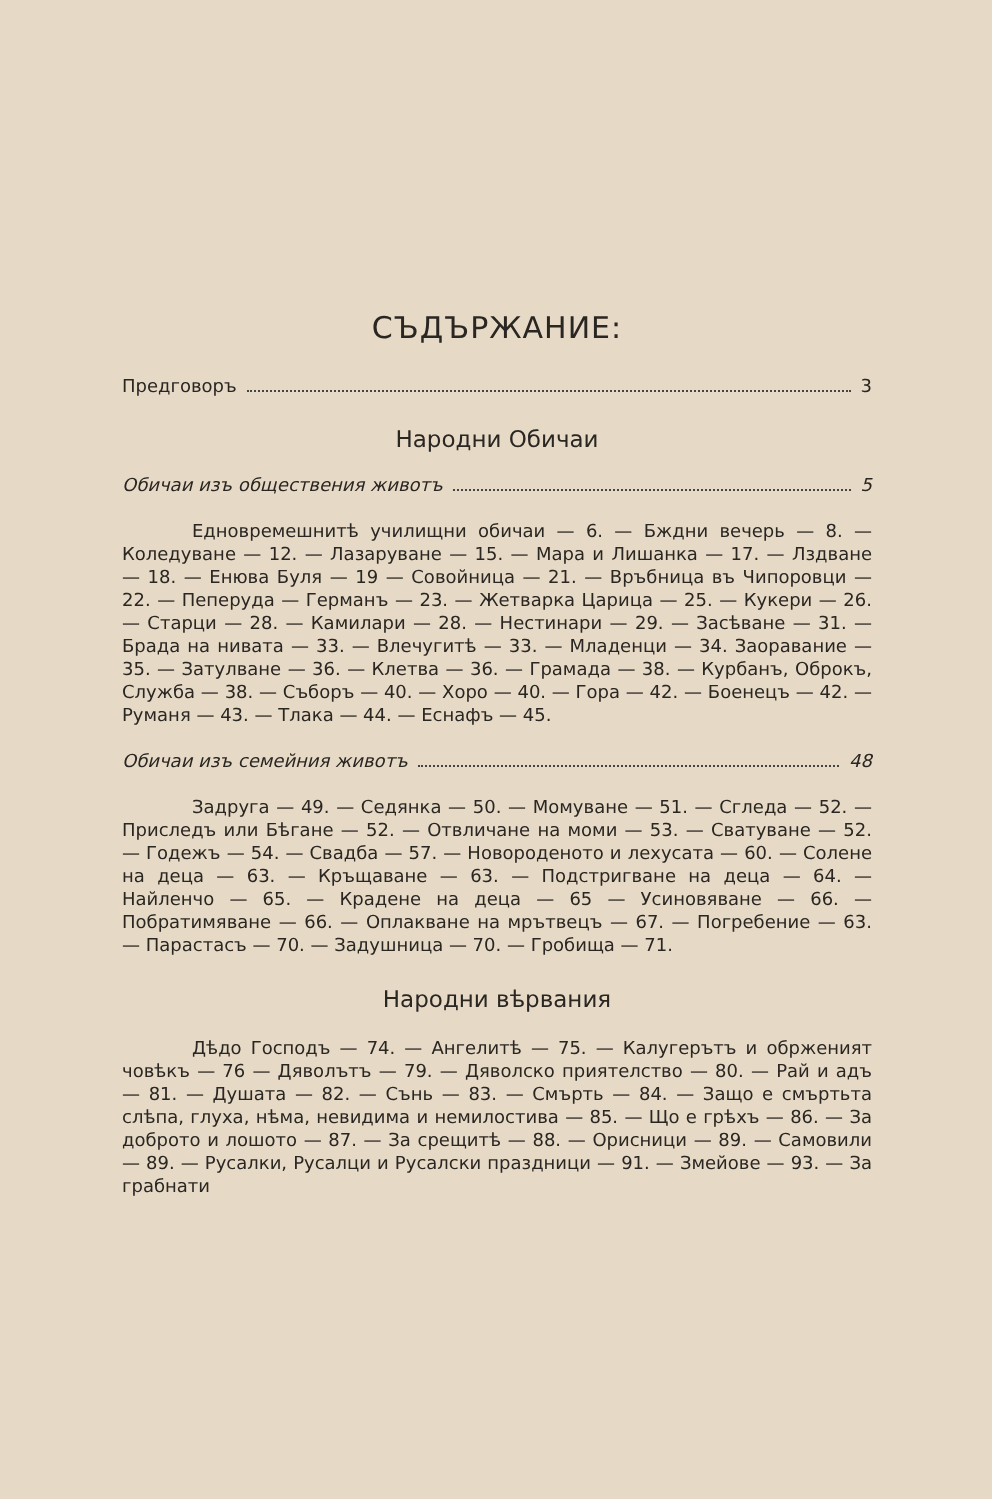СЪДЪРЖАНИЕ:
Предговоръ 3
Народни Обичаи
Обичаи изъ обществения животъ 5
Едновремешнитѣ училищни обичаи — 6. — Бждни вечерь — 8. — Коледуване — 12. — Лазаруване — 15. — Мара и Лишанка — 17. — Лздване — 18. — Енюва Буля — 19 — Совойница — 21. — Връбница въ Чипоровци — 22. — Пеперуда — Германъ — 23. — Жетварка Царица — 25. — Кукери — 26. — Старци — 28. — Камилари — 28. — Нестинари — 29. — Засѣване — 31. — Брада на нивата — 33. — Влечугитѣ — 33. — Младенци — 34. Заоравание — 35. — Затулване — 36. — Клетва — 36. — Грамада — 38. — Курбанъ, Оброкъ, Служба — 38. — Съборъ — 40. — Хоро — 40. — Гора — 42. — Боенецъ — 42. — Руманя — 43. — Тлака — 44. — Еснафъ — 45.
Обичаи изъ семейния животъ 48
Задруга — 49. — Седянка — 50. — Момуване — 51. — Сгледа — 52. — Приследъ или Бѣгане — 52. — Отвличане на моми — 53. — Сватуване — 52. — Годежъ — 54. — Свадба — 57. — Новороденото и лехусата — 60. — Солене на деца — 63. — Кръщаване — 63. — Подстригване на деца — 64. — Найленчо — 65. — Крадене на деца — 65 — Усиновяване — 66. — Побратимяване — 66. — Оплакване на мрътвецъ — 67. — Погребение — 63. — Парастасъ — 70. — Задушница — 70. — Гробища — 71.
Народни вѣрвания
Дѣдо Господъ — 74. — Ангелитѣ — 75. — Калугерътъ и обрженият човѣкъ — 76 — Дяволътъ — 79. — Дяволско приятелство — 80. — Рай и адъ — 81. — Душата — 82. — Сънь — 83. — Смърть — 84. — Защо е смъртьта слѣпа, глуха, нѣма, невидима и немилостива — 85. — Що е грѣхъ — 86. — За доброто и лошото — 87. — За срещитѣ — 88. — Орисници — 89. — Самовили — 89. — Русалки, Русалци и Русалски праздници — 91. — Змейове — 93. — За грабнати